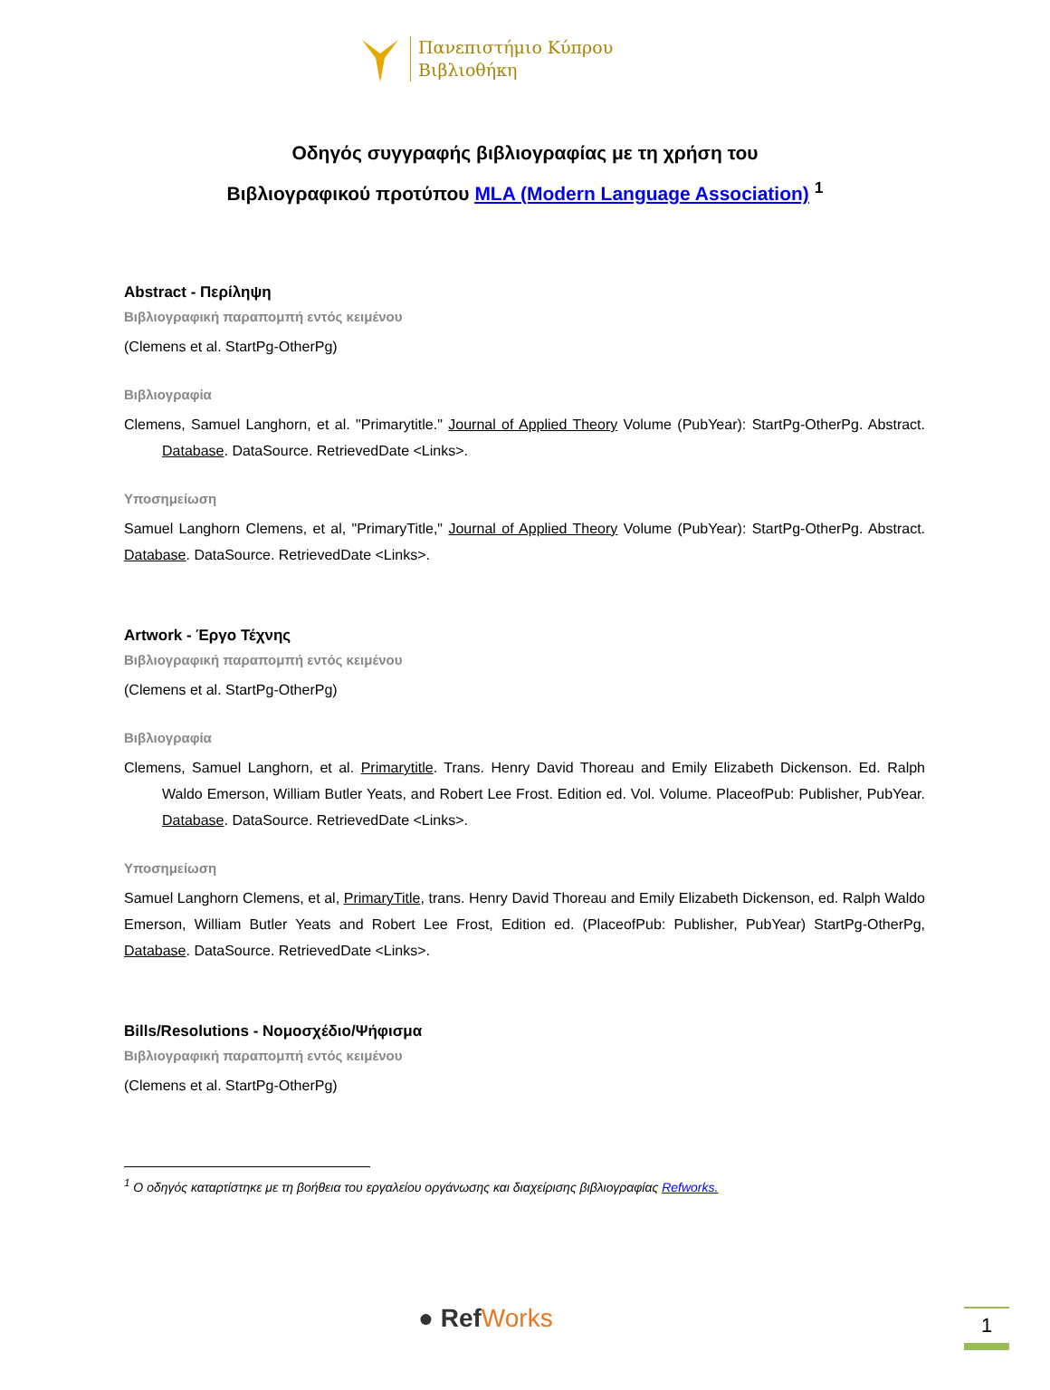Πανεπιστήμιο Κύπρου
Βιβλιοθήκη
Οδηγός συγγραφής βιβλιογραφίας με τη χρήση του
Βιβλιογραφικού προτύπου MLA (Modern Language Association) <sup>1</sup>
Abstract - Περίληψη
Βιβλιογραφική παραπομπή εντός κειμένου
(Clemens et al. StartPg-OtherPg)
Βιβλιογραφία
Clemens, Samuel Langhorn, et al. "Primarytitle." Journal of Applied Theory Volume (PubYear): StartPg-OtherPg. Abstract. Database. DataSource. RetrievedDate <Links>.
Υποσημείωση
Samuel Langhorn Clemens, et al, "PrimaryTitle," Journal of Applied Theory Volume (PubYear): StartPg-OtherPg. Abstract. Database. DataSource. RetrievedDate <Links>.
Artwork - Έργο Τέχνης
Βιβλιογραφική παραπομπή εντός κειμένου
(Clemens et al. StartPg-OtherPg)
Βιβλιογραφία
Clemens, Samuel Langhorn, et al. Primarytitle. Trans. Henry David Thoreau and Emily Elizabeth Dickenson. Ed. Ralph Waldo Emerson, William Butler Yeats, and Robert Lee Frost. Edition ed. Vol. Volume. PlaceofPub: Publisher, PubYear. Database. DataSource. RetrievedDate <Links>.
Υποσημείωση
Samuel Langhorn Clemens, et al, PrimaryTitle, trans. Henry David Thoreau and Emily Elizabeth Dickenson, ed. Ralph Waldo Emerson, William Butler Yeats and Robert Lee Frost, Edition ed. (PlaceofPub: Publisher, PubYear) StartPg-OtherPg, Database. DataSource. RetrievedDate <Links>.
Bills/Resolutions - Νομοσχέδιο/Ψήφισμα
Βιβλιογραφική παραπομπή εντός κειμένου
(Clemens et al. StartPg-OtherPg)
<sup>1</sup> Ο οδηγός καταρτίστηκε με τη βοήθεια του εργαλείου οργάνωσης και διαχείρισης βιβλιογραφίας Refworks.
● RefWorks 1